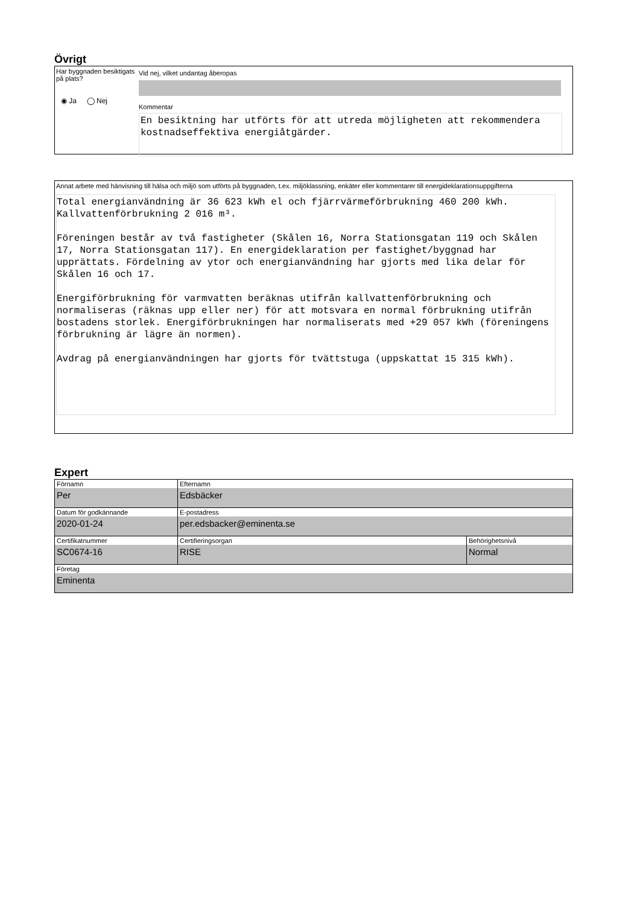Övrigt
Har byggnaden besiktigats på plats?
◉ Ja ◯ Nej
Vid nej, vilket undantag åberopas
Kommentar
En besiktning har utförts för att utreda möjligheten att rekommendera kostnadseffektiva energiåtgärder.
Annat arbete med hänvisning till hälsa och miljö som utförts på byggnaden, t.ex. miljöklassning, enkäter eller kommentarer till energideklarationsuppgifterna
Total energianvändning är 36 623 kWh el och fjärrvärmeförbrukning 460 200 kWh. Kallvattenförbrukning 2 016 m³.
Föreningen består av två fastigheter (Skålen 16, Norra Stationsgatan 119 och Skålen 17, Norra Stationsgatan 117). En energideklaration per fastighet/byggnad har upprättats. Fördelning av ytor och energianvändning har gjorts med lika delar för Skålen 16 och 17.
Energiförbrukning för varmvatten beräknas utifrån kallvattenförbrukning och normaliseras (räknas upp eller ner) för att motsvara en normal förbrukning utifrån bostadens storlek. Energiförbrukningen har normaliserats med +29 057 kWh (föreningens förbrukning är lägre än normen).
Avdrag på energianvändningen har gjorts för tvättstuga (uppskattat 15 315 kWh).
Expert
| Förnamn Per | Efternamn Edsbäcker | |
| Datum för godkännande 2020-01-24 | E-postadress per.edsbacker@eminenta.se | |
| Certifikatnummer SC0674-16 | Certifieringsorgan RISE | Behörighetsnivå Normal |
| Företag Eminenta | | |